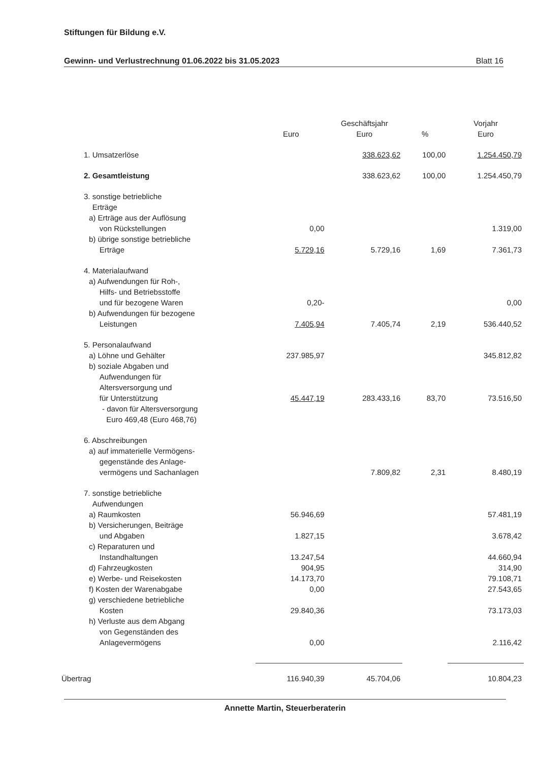Stiftungen für Bildung e.V.
Gewinn- und Verlustrechnung 01.06.2022 bis 31.05.2023 Blatt 16
| | Euro | Geschäftsjahr Euro | % | Vorjahr Euro |
| --- | --- | --- | --- | --- |
| 1. Umsatzerlöse | | 338.623,62 | 100,00 | 1.254.450,79 |
| 2. Gesamtleistung | | 338.623,62 | 100,00 | 1.254.450,79 |
| 3. sonstige betriebliche Erträge | | | | |
| a) Erträge aus der Auflösung von Rückstellungen | 0,00 | | | 1.319,00 |
| b) übrige sonstige betriebliche Erträge | 5.729,16 | 5.729,16 | 1,69 | 7.361,73 |
| 4. Materialaufwand | | | | |
| a) Aufwendungen für Roh-, Hilfs- und Betriebsstoffe und für bezogene Waren | 0,20- | | | 0,00 |
| b) Aufwendungen für bezogene Leistungen | 7.405,94 | 7.405,74 | 2,19 | 536.440,52 |
| 5. Personalaufwand | | | | |
| a) Löhne und Gehälter | 237.985,97 | | | 345.812,82 |
| b) soziale Abgaben und Aufwendungen für Altersversorgung und für Unterstützung | 45.447,19 | 283.433,16 | 83,70 | 73.516,50 |
| - davon für Altersversorgung Euro 469,48 (Euro 468,76) | | | | |
| 6. Abschreibungen | | | | |
| a) auf immaterielle Vermögens- gegenstände des Anlage- vermögens und Sachanlagen | | 7.809,82 | 2,31 | 8.480,19 |
| 7. sonstige betriebliche Aufwendungen | | | | |
| a) Raumkosten | 56.946,69 | | | 57.481,19 |
| b) Versicherungen, Beiträge und Abgaben | 1.827,15 | | | 3.678,42 |
| c) Reparaturen und Instandhaltungen | 13.247,54 | | | 44.660,94 |
| d) Fahrzeugkosten | 904,95 | | | 314,90 |
| e) Werbe- und Reisekosten | 14.173,70 | | | 79.108,71 |
| f) Kosten der Warenabgabe | 0,00 | | | 27.543,65 |
| g) verschiedene betriebliche Kosten | 29.840,36 | | | 73.173,03 |
| h) Verluste aus dem Abgang von Gegenständen des Anlagevermögens | 0,00 | | | 2.116,42 |
| Übertrag | 116.940,39 | 45.704,06 | | 10.804,23 |
Annette Martin, Steuerberaterin